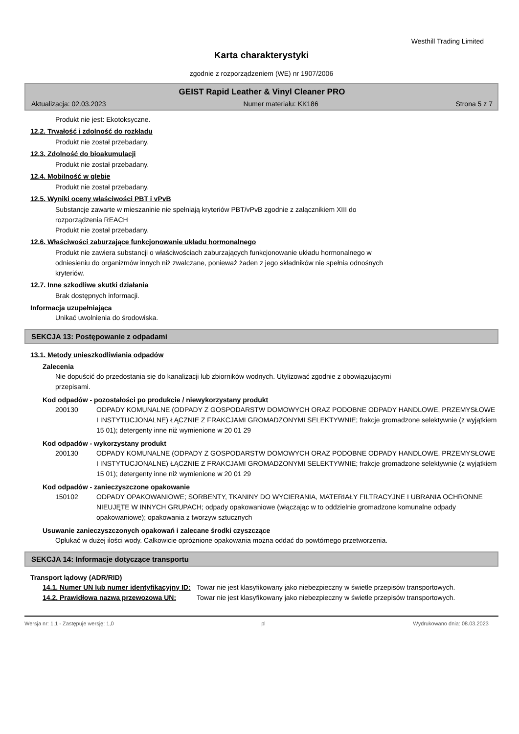Westhill Trading Limited
Karta charakterystyki
zgodnie z rozporządzeniem (WE) nr 1907/2006
GEIST Rapid Leather & Vinyl Cleaner PRO
Aktualizacja: 02.03.2023 Numer materiału: KK186 Strona 5 z 7
Produkt nie jest: Ekotoksyczne.
12.2. Trwałość i zdolność do rozkładu
Produkt nie został przebadany.
12.3. Zdolność do bioakumulacji
Produkt nie został przebadany.
12.4. Mobilność w glebie
Produkt nie został przebadany.
12.5. Wyniki oceny właściwości PBT i vPvB
Substancje zawarte w mieszaninie nie spełniają kryteriów PBT/vPvB zgodnie z załącznikiem XIII do
rozporządzenia REACH
Produkt nie został przebadany.
12.6. Właściwości zaburzające funkcjonowanie układu hormonalnego
Produkt nie zawiera substancji o właściwościach zaburzających funkcjonowanie układu hormonalnego w
odniesieniu do organizmów innych niż zwalczane, ponieważ żaden z jego składników nie spełnia odnośnych
kryteriów.
12.7. Inne szkodliwe skutki działania
Brak dostępnych informacji.
Informacja uzupełniająca
Unikać uwolnienia do środowiska.
SEKCJA 13: Postępowanie z odpadami
13.1. Metody unieszkodliwiania odpadów
Zalecenia
Nie dopuścić do przedostania się do kanalizacji lub zbiorników wodnych. Utylizować zgodnie z obowiązującymi
przepisami.
Kod odpadów - pozostałości po produkcie / niewykorzystany produkt
200130 ODPADY KOMUNALNE (ODPADY Z GOSPODARSTW DOMOWYCH ORAZ PODOBNE ODPADY HANDLOWE, PRZEMYSŁOWE I INSTYTUCJONALNE) ŁĄCZNIE Z FRAKCJAMI GROMADZONYMI SELEKTYWNIE; frakcje gromadzone selektywnie (z wyjątkiem 15 01); detergenty inne niż wymienione w 20 01 29
Kod odpadów - wykorzystany produkt
200130 ODPADY KOMUNALNE (ODPADY Z GOSPODARSTW DOMOWYCH ORAZ PODOBNE ODPADY HANDLOWE, PRZEMYSŁOWE I INSTYTUCJONALNE) ŁĄCZNIE Z FRAKCJAMI GROMADZONYMI SELEKTYWNIE; frakcje gromadzone selektywnie (z wyjątkiem 15 01); detergenty inne niż wymienione w 20 01 29
Kod odpadów - zanieczyszczone opakowanie
150102 ODPADY OPAKOWANIOWE; SORBENTY, TKANINY DO WYCIERANIA, MATERIAŁY FILTRACYJNE I UBRANIA OCHRONNE NIEUJĘTE W INNYCH GRUPACH; odpady opakowaniowe (włączając w to oddzielnie gromadzone komunalne odpady opakowaniowe); opakowania z tworzyw sztucznych
Usuwanie zanieczyszczonych opakowań i zalecane środki czyszczące
Opłukać w dużej ilości wody. Całkowicie opróżnione opakowania można oddać do powtórnego przetworzenia.
SEKCJA 14: Informacje dotyczące transportu
Transport lądowy (ADR/RID)
14.1. Numer UN lub numer identyfikacyjny ID:
Towar nie jest klasyfikowany jako niebezpieczny w świetle przepisów transportowych.
14.2. Prawidłowa nazwa przewozowa UN: Towar nie jest klasyfikowany jako niebezpieczny w świetle przepisów transportowych.
Wersja nr: 1,1 - Zastępuje wersję: 1,0 pl Wydrukowano dnia: 08.03.2023